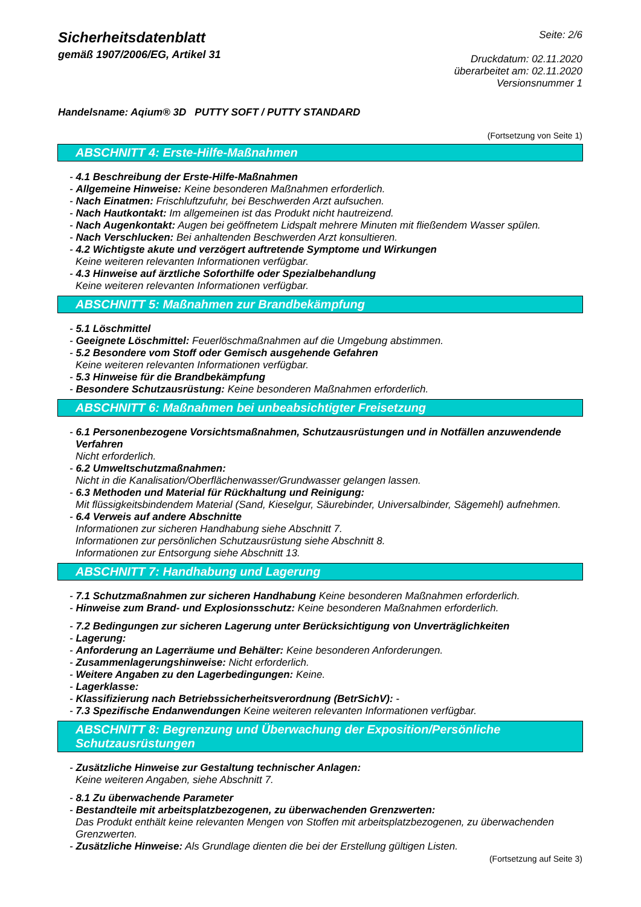Sicherheitsdatenblatt
gemäß 1907/2006/EG, Artikel 31
Seite: 2/6
Druckdatum: 02.11.2020
überarbeitet am: 02.11.2020
Versionsnummer 1
Handelsname: Aqium® 3D PUTTY SOFT / PUTTY STANDARD
(Fortsetzung von Seite 1)
ABSCHNITT 4: Erste-Hilfe-Maßnahmen
- 4.1 Beschreibung der Erste-Hilfe-Maßnahmen
- Allgemeine Hinweise: Keine besonderen Maßnahmen erforderlich.
- Nach Einatmen: Frischluftzufuhr, bei Beschwerden Arzt aufsuchen.
- Nach Hautkontakt: Im allgemeinen ist das Produkt nicht hautreizend.
- Nach Augenkontakt: Augen bei geöffnetem Lidspalt mehrere Minuten mit fließendem Wasser spülen.
- Nach Verschlucken: Bei anhaltenden Beschwerden Arzt konsultieren.
- 4.2 Wichtigste akute und verzögert auftretende Symptome und Wirkungen
Keine weiteren relevanten Informationen verfügbar.
- 4.3 Hinweise auf ärztliche Soforthilfe oder Spezialbehandlung
Keine weiteren relevanten Informationen verfügbar.
ABSCHNITT 5: Maßnahmen zur Brandbekämpfung
- 5.1 Löschmittel
- Geeignete Löschmittel: Feuerlöschmaßnahmen auf die Umgebung abstimmen.
- 5.2 Besondere vom Stoff oder Gemisch ausgehende Gefahren
Keine weiteren relevanten Informationen verfügbar.
- 5.3 Hinweise für die Brandbekämpfung
- Besondere Schutzausrüstung: Keine besonderen Maßnahmen erforderlich.
ABSCHNITT 6: Maßnahmen bei unbeabsichtigter Freisetzung
- 6.1 Personenbezogene Vorsichtsmaßnahmen, Schutzausrüstungen und in Notfällen anzuwendende Verfahren
Nicht erforderlich.
- 6.2 Umweltschutzmaßnahmen:
Nicht in die Kanalisation/Oberflächenwasser/Grundwasser gelangen lassen.
- 6.3 Methoden und Material für Rückhaltung und Reinigung:
Mit flüssigkeitsbindendem Material (Sand, Kieselgur, Säurebinder, Universalbinder, Sägemehl) aufnehmen.
- 6.4 Verweis auf andere Abschnitte
Informationen zur sicheren Handhabung siehe Abschnitt 7.
Informationen zur persönlichen Schutzausrüstung siehe Abschnitt 8.
Informationen zur Entsorgung siehe Abschnitt 13.
ABSCHNITT 7: Handhabung und Lagerung
- 7.1 Schutzmaßnahmen zur sicheren Handhabung Keine besonderen Maßnahmen erforderlich.
- Hinweise zum Brand- und Explosionsschutz: Keine besonderen Maßnahmen erforderlich.
- 7.2 Bedingungen zur sicheren Lagerung unter Berücksichtigung von Unverträglichkeiten
- Lagerung:
- Anforderung an Lagerräume und Behälter: Keine besonderen Anforderungen.
- Zusammenlagerungshinweise: Nicht erforderlich.
- Weitere Angaben zu den Lagerbedingungen: Keine.
- Lagerklasse:
- Klassifizierung nach Betriebssicherheitsverordnung (BetrSichV): -
- 7.3 Spezifische Endanwendungen Keine weiteren relevanten Informationen verfügbar.
ABSCHNITT 8: Begrenzung und Überwachung der Exposition/Persönliche Schutzausrüstungen
- Zusätzliche Hinweise zur Gestaltung technischer Anlagen:
Keine weiteren Angaben, siehe Abschnitt 7.
- 8.1 Zu überwachende Parameter
- Bestandteile mit arbeitsplatzbezogenen, zu überwachenden Grenzwerten:
Das Produkt enthält keine relevanten Mengen von Stoffen mit arbeitsplatzbezogenen, zu überwachenden Grenzwerten.
- Zusätzliche Hinweise: Als Grundlage dienten die bei der Erstellung gültigen Listen.
(Fortsetzung auf Seite 3)